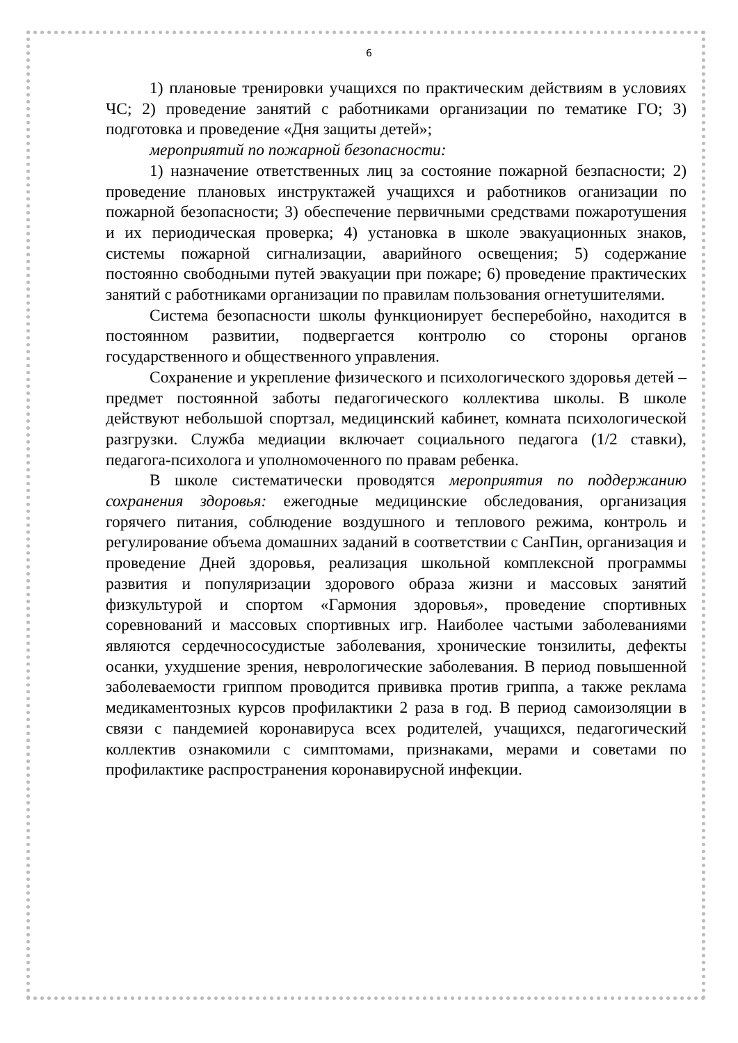6
1) плановые тренировки учащихся по практическим действиям в условиях ЧС; 2) проведение занятий с работниками организации по тематике ГО; 3) подготовка и проведение «Дня защиты детей»;
мероприятий по пожарной безопасности:
1) назначение ответственных лиц за состояние пожарной безпасности; 2) проведение плановых инструктажей учащихся и работников оганизации по пожарной безопасности; 3) обеспечение первичными средствами пожаротушения и их периодическая проверка; 4) установка в школе эвакуационных знаков, системы пожарной сигнализации, аварийного освещения; 5) содержание постоянно свободными путей эвакуации при пожаре; 6) проведение практических занятий с работниками организации по правилам пользования огнетушителями.
Система безопасности школы функционирует бесперебойно, находится в постоянном развитии, подвергается контролю со стороны органов государственного и общественного управления.
Сохранение и укрепление физического и психологического здоровья детей – предмет постоянной заботы педагогического коллектива школы. В школе действуют небольшой спортзал, медицинский кабинет, комната психологической разгрузки. Служба медиации включает социального педагога (1/2 ставки), педагога-психолога и уполномоченного по правам ребенка.
В школе систематически проводятся мероприятия по поддержанию сохранения здоровья: ежегодные медицинские обследования, организация горячего питания, соблюдение воздушного и теплового режима, контроль и регулирование объема домашних заданий в соответствии с СанПин, организация и проведение Дней здоровья, реализация школьной комплексной программы развития и популяризации здорового образа жизни и массовых занятий физкультурой и спортом «Гармония здоровья», проведение спортивных соревнований и массовых спортивных игр. Наиболее частыми заболеваниями являются сердечнососудистые заболевания, хронические тонзилиты, дефекты осанки, ухудшение зрения, неврологические заболевания. В период повышенной заболеваемости гриппом проводится прививка против гриппа, а также реклама медикаментозных курсов профилактики 2 раза в год. В период самоизоляции в связи с пандемией коронавируса всех родителей, учащихся, педагогический коллектив ознакомили с симптомами, признаками, мерами и советами по профилактике распространения коронавирусной инфекции.